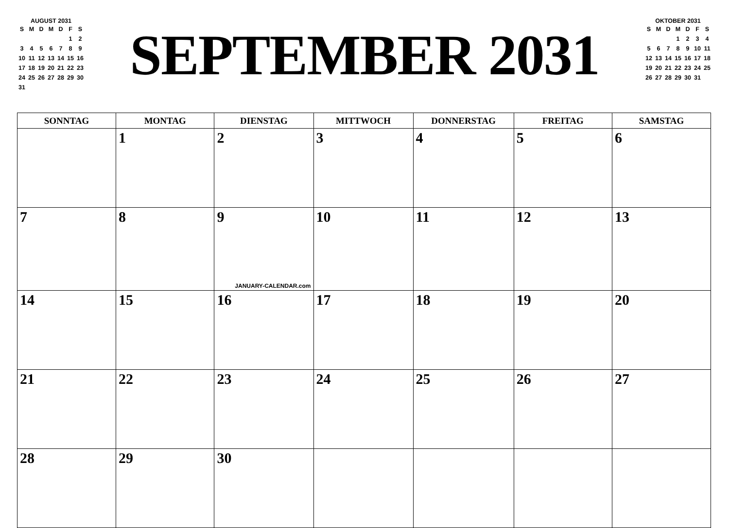AUGUST 2031
| S | M | D | M | D | F | S |
| --- | --- | --- | --- | --- | --- | --- |
| | | | | | 1 | 2 |
| 3 | 4 | 5 | 6 | 7 | 8 | 9 |
| 10 | 11 | 12 | 13 | 14 | 15 | 16 |
| 17 | 18 | 19 | 20 | 21 | 22 | 23 |
| 24 | 25 | 26 | 27 | 28 | 29 | 30 |
| 31 | | | | | | |
SEPTEMBER 2031
OKTOBER 2031
| S | M | D | M | D | F | S |
| --- | --- | --- | --- | --- | --- | --- |
| | | | 1 | 2 | 3 | 4 |
| 5 | 6 | 7 | 8 | 9 | 10 | 11 |
| 12 | 13 | 14 | 15 | 16 | 17 | 18 |
| 19 | 20 | 21 | 22 | 23 | 24 | 25 |
| 26 | 27 | 28 | 29 | 30 | 31 | |
| SONNTAG | MONTAG | DIENSTAG | MITTWOCH | DONNERSTAG | FREITAG | SAMSTAG |
| --- | --- | --- | --- | --- | --- | --- |
| | 1 | 2 | 3 | 4 | 5 | 6 |
| 7 | 8 | 9 JANUARY-CALENDAR.com | 10 | 11 | 12 | 13 |
| 14 | 15 | 16 | 17 | 18 | 19 | 20 |
| 21 | 22 | 23 | 24 | 25 | 26 | 27 |
| 28 | 29 | 30 | | | | |